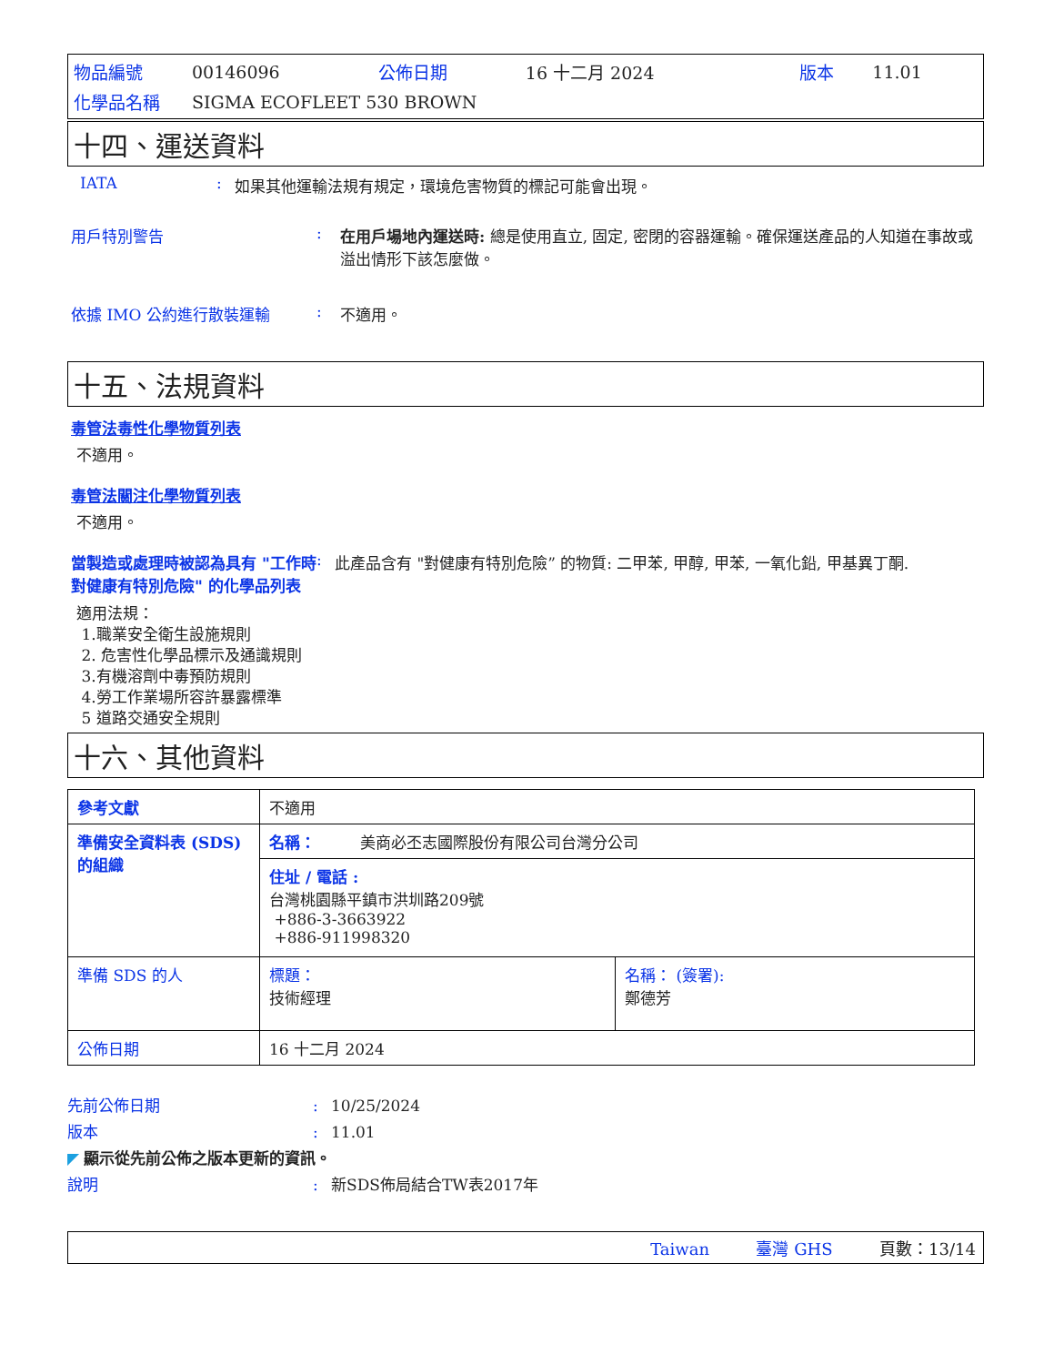| 物品編號 | 00146096 | 公佈日期 | 16 十二月 2024 | 版本 | 11.01 |
| 化學品名稱 | SIGMA ECOFLEET 530 BROWN | | | | |
十四、運送資料
IATA: 如果其他運輸法規有規定，環境危害物質的標記可能會出現。
用戶特別警告: 在用戶場地內運送時: 總是使用直立, 固定, 密閉的容器運輸。確保運送產品的人知道在事故或溢出情形下該怎麼做。
依據 IMO 公約進行散裝運輸: 不適用。
十五、法規資料
毒管法毒性化學物質列表
不適用。
毒管法關注化學物質列表
不適用。
當製造或處理時被認為具有 "工作時對健康有特別危險" 的化學品列表: 此產品含有 "對健康有特別危險” 的物質: 二甲苯, 甲醇, 甲苯, 一氧化鉛, 甲基異丁酮.
適用法規：
1.職業安全衛生設施規則
2. 危害性化學品標示及通識規則
3.有機溶劑中毒預防規則
4.勞工作業場所容許暴露標準
5 道路交通安全規則
十六、其他資料
| 參考文獻 | 不適用 | |
| 準備安全資料表 (SDS) 的組織 | 名稱： 美商必丕志國際股份有限公司台灣分公司 | |
| | 住址 / 電話 : 台灣桃園縣平鎮市洪圳路209號 +886-3-3663922 +886-911998320 | |
| 準備 SDS 的人 | 標題： 技術經理 | 名稱： (簽署): 鄭德芳 |
| 公佈日期 | 16 十二月 2024 | |
先前公佈日期: 10/25/2024
版本: 11.01
◤ 顯示從先前公佈之版本更新的資訊。
說明: 新SDS佈局結合TW表2017年
Taiwan 臺灣 GHS 頁數：13/14